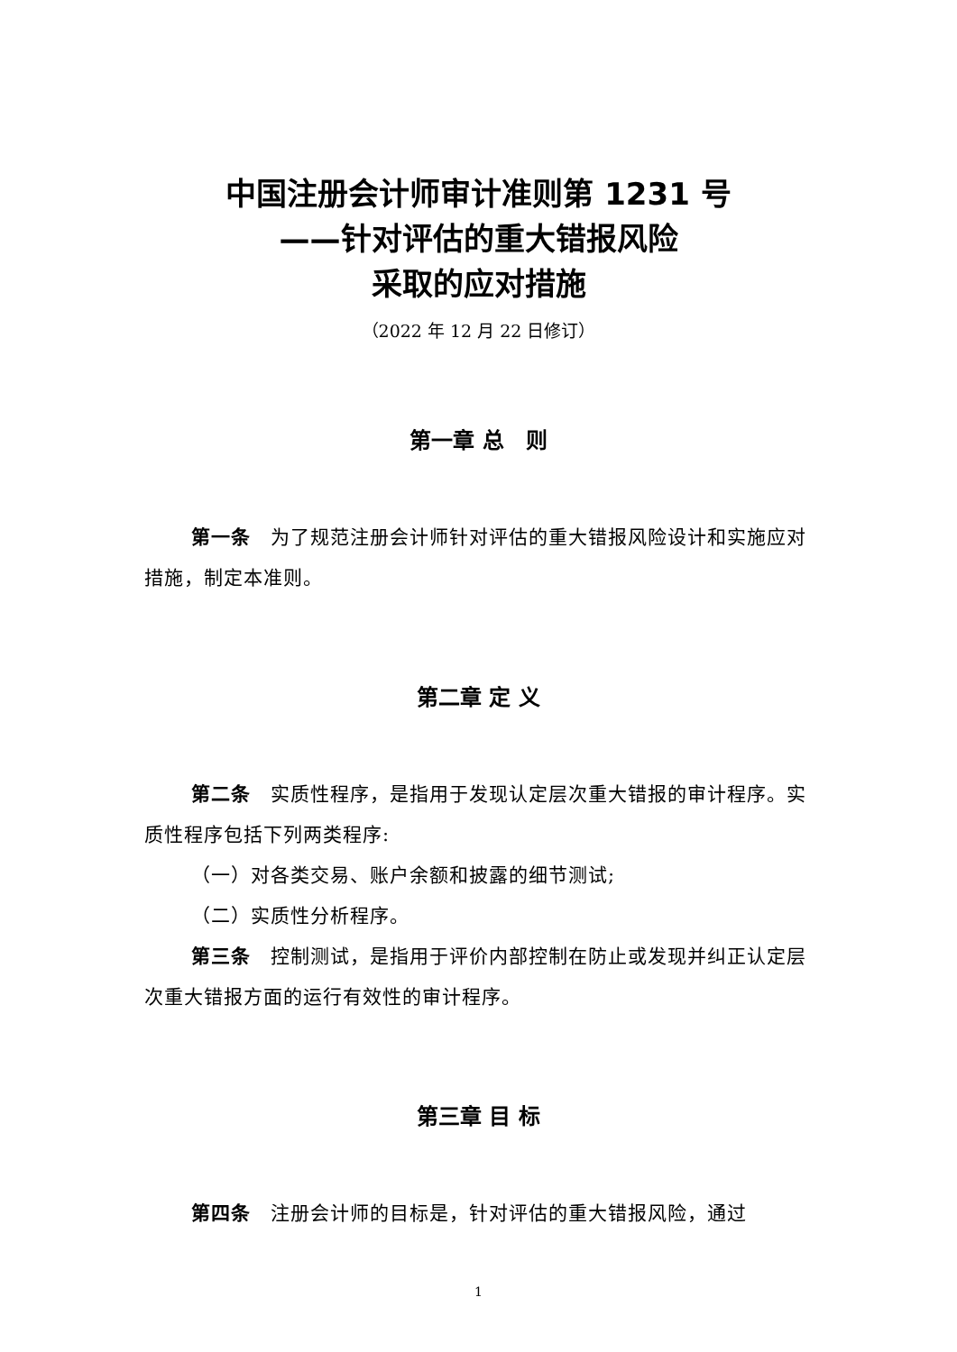中国注册会计师审计准则第 1231 号
——针对评估的重大错报风险
采取的应对措施
（2022 年 12 月 22 日修订）
第一章 总　则
第一条　为了规范注册会计师针对评估的重大错报风险设计和实施应对措施，制定本准则。
第二章 定 义
第二条　实质性程序，是指用于发现认定层次重大错报的审计程序。实质性程序包括下列两类程序:
（一）对各类交易、账户余额和披露的细节测试;
（二）实质性分析程序。
第三条　控制测试，是指用于评价内部控制在防止或发现并纠正认定层次重大错报方面的运行有效性的审计程序。
第三章 目 标
第四条　注册会计师的目标是，针对评估的重大错报风险，通过
1